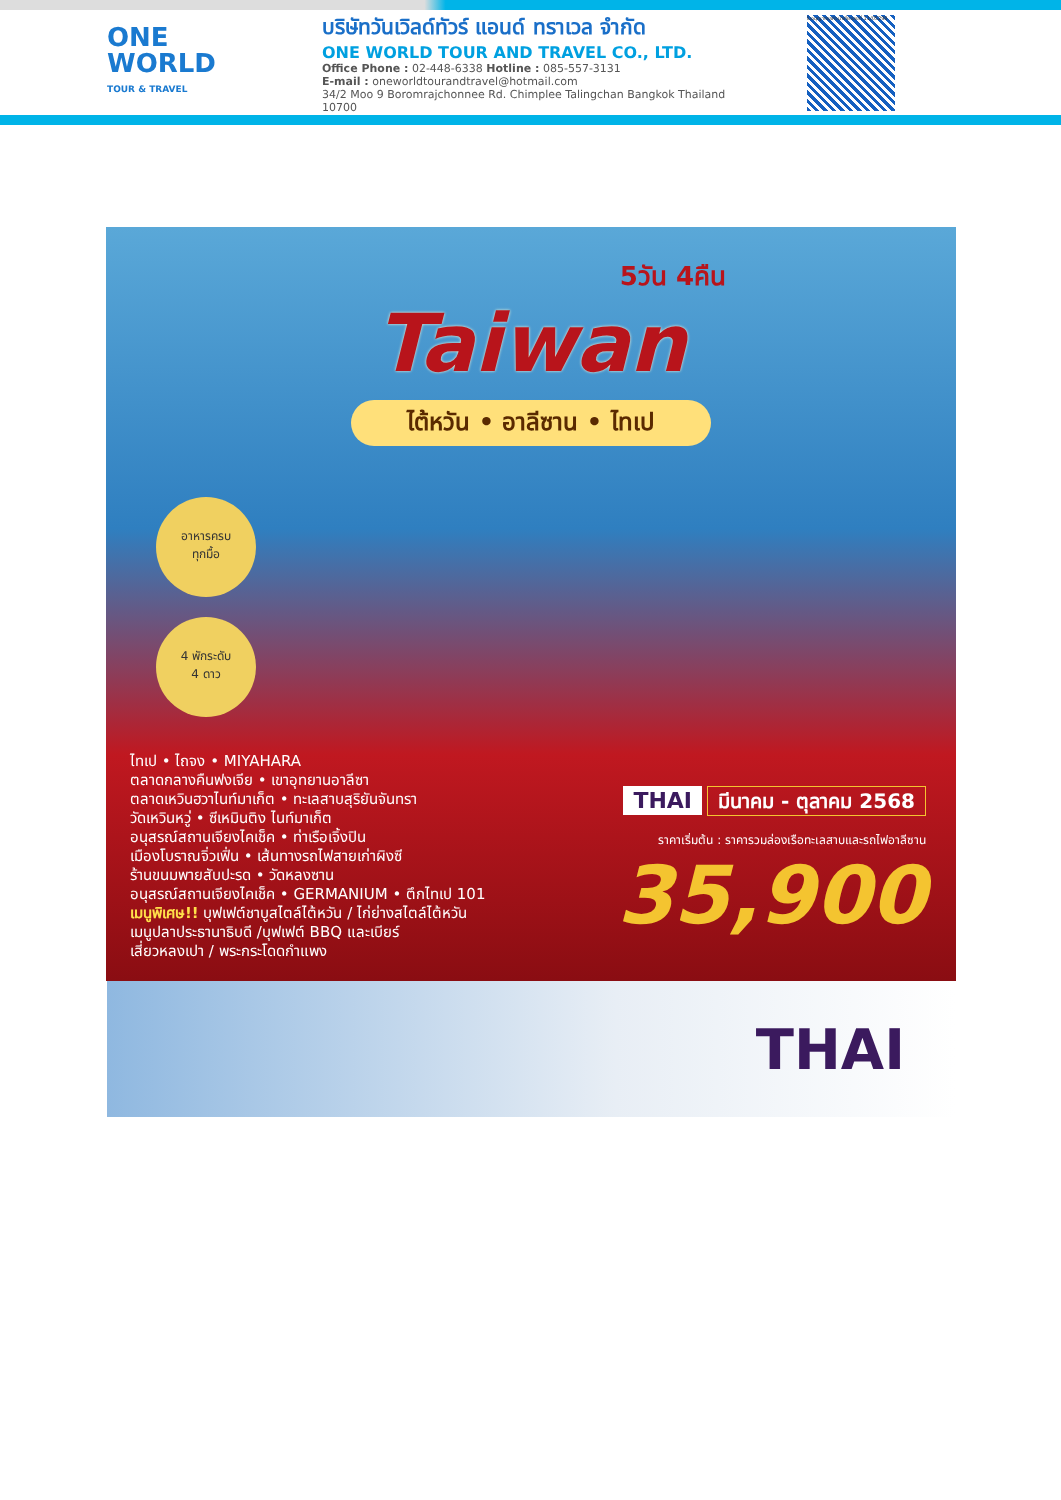ONE
WORLD
TOUR & TRAVEL
บริษัทวันเวิลด์ทัวร์ แอนด์ ทราเวล จำกัด
ONE WORLD TOUR AND TRAVEL CO., LTD.
Office Phone : 02-448-6338 Hotline : 085-557-3131
E-mail : oneworldtourandtravel@hotmail.com
34/2 Moo 9 Boromrajchonnee Rd. Chimplee Talingchan Bangkok Thailand 10700
ใบอนุญาตธุรกิจนำเที่ยวเลขที่ 11/05298
5วัน 4คืน
Taiwan
ไต้หวัน • อาลีซาน • ไทเป
อาหารครบ
ทุกมื้อ
4 พักระดับ
4 ดาว
ไทเป • ไถจง • MIYAHARA
ตลาดกลางคืนฟงเจีย • เขาอุทยานอาลีซา
ตลาดเหวินฮวาไนท์มาเก็ต • ทะเลสาบสุริยันจันทรา
วัดเหวินหวู่ • ซีเหมินติง ไนท์มาเก็ต
อนุสรณ์สถานเจียงไคเช็ค • ท่าเรือเจิ้งปิน
เมืองโบราณจิ่วเฟิ่น • เส้นทางรถไฟสายเก่าผิงซี
ร้านขนมพายสับปะรด • วัดหลงซาน
อนุสรณ์สถานเจียงไคเช็ค • GERMANIUM • ตึกไทเป 101
เมนูพิเศษ!! บุฟเฟต์ชาบูสไตล์ไต้หวัน / ไก่ย่างสไตล์ไต้หวัน
เมนูปลาประธานาธิบดี /บุฟเฟต์ BBQ และเบียร์
เสี่ยวหลงเปา / พระกระโดดกำแพง
THAI มีนาคม - ตุลาคม 2568
ราคาเริ่มต้น : ราคารวมล่องเรือทะเลสาบและรถไฟอาลีซาน
35,900
THAI